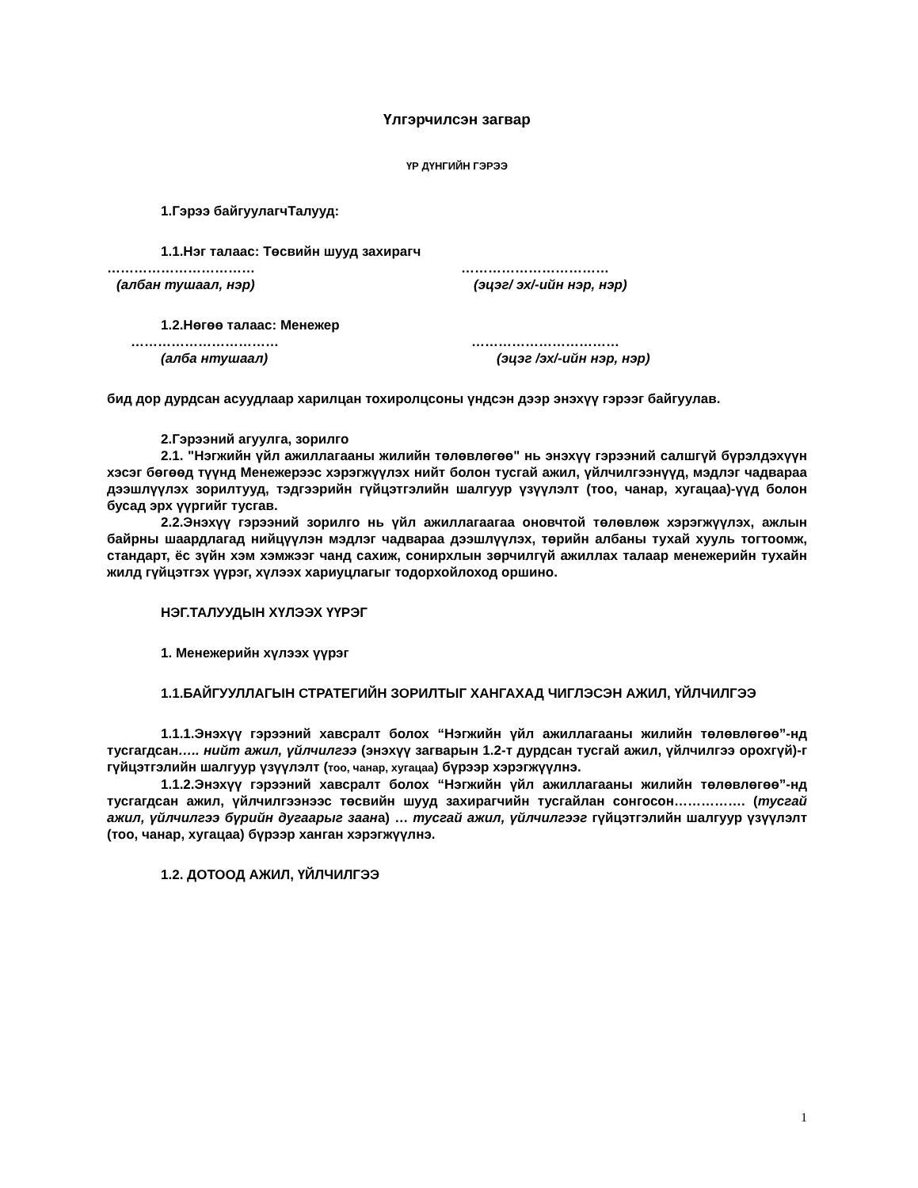Үлгэрчилсэн загвар
ҮР ДҮНГИЙН ГЭРЭЭ
1.Гэрээ байгуулагчТалууд:
1.1.Нэг талаас: Төсвийн шууд захирагч
…………………………… ……………………………
(албан тушаал, нэр) (эцэг/ эх/-ийн нэр, нэр)
1.2.Нөгөө талаас: Менежер
…………………………… ……………………………
(алба нтушаал) (эцэг /эх/-ийн нэр, нэр)
бид дор дурдсан асуудлаар харилцан тохиролцсоны үндсэн дээр энэхүү гэрээг байгуулав.
2.Гэрээний агуулга, зорилго
2.1. "Нэгжийн үйл ажиллагааны жилийн төлөвлөгөө" нь энэхүү гэрээний салшгүй бүрэлдэхүүн хэсэг бөгөөд түүнд Менежерээс хэрэгжүүлэх нийт болон тусгай ажил, үйлчилгээнүүд, мэдлэг чадвараа дээшлүүлэх зорилтууд, тэдгээрийн гүйцэтгэлийн шалгуур үзүүлэлт (тоо, чанар, хугацаа)-үүд болон бусад эрх үүргийг тусгав.
2.2.Энэхүү гэрээний зорилго нь үйл ажиллагаагаа оновчтой төлөвлөж хэрэгжүүлэх, ажлын байрны шаардлагад нийцүүлэн мэдлэг чадвараа дээшлүүлэх, төрийн албаны тухай хууль тогтоомж, стандарт, ёс зүйн хэм хэмжээг чанд сахиж, сонирхлын зөрчилгүй ажиллах талаар менежерийн тухайн жилд гүйцэтгэх үүрэг, хүлээх хариуцлагыг тодорхойлоход оршино.
НЭГ.ТАЛУУДЫН ХҮЛЭЭХ ҮҮРЭГ
1. Менежерийн хүлээх үүрэг
1.1.БАЙГУУЛЛАГЫН СТРАТЕГИЙН ЗОРИЛТЫГ ХАНГАХАД ЧИГЛЭСЭН АЖИЛ, ҮЙЛЧИЛГЭЭ
1.1.1.Энэхүү гэрээний хавсралт болох “Нэгжийн үйл ажиллагааны жилийн төлөвлөгөө”-нд тусгагдсан….. нийт ажил, үйлчилгээ (энэхүү загварын 1.2-т дурдсан тусгай ажил, үйлчилгээ орохгүй)-г гүйцэтгэлийн шалгуур үзүүлэлт (тоо, чанар, хугацаа) бүрээр хэрэгжүүлнэ.
1.1.2.Энэхүү гэрээний хавсралт болох “Нэгжийн үйл ажиллагааны жилийн төлөвлөгөө”-нд тусгагдсан ажил, үйлчилгээнээс төсвийн шууд захирагчийн тусгайлан сонгосон……………. (тусгай ажил, үйлчилгээ бүрийн дугаарыг заана) … тусгай ажил, үйлчилгээг гүйцэтгэлийн шалгуур үзүүлэлт (тоо, чанар, хугацаа) бүрээр ханган хэрэгжүүлнэ.
1.2. ДОТООД АЖИЛ, ҮЙЛЧИЛГЭЭ
1